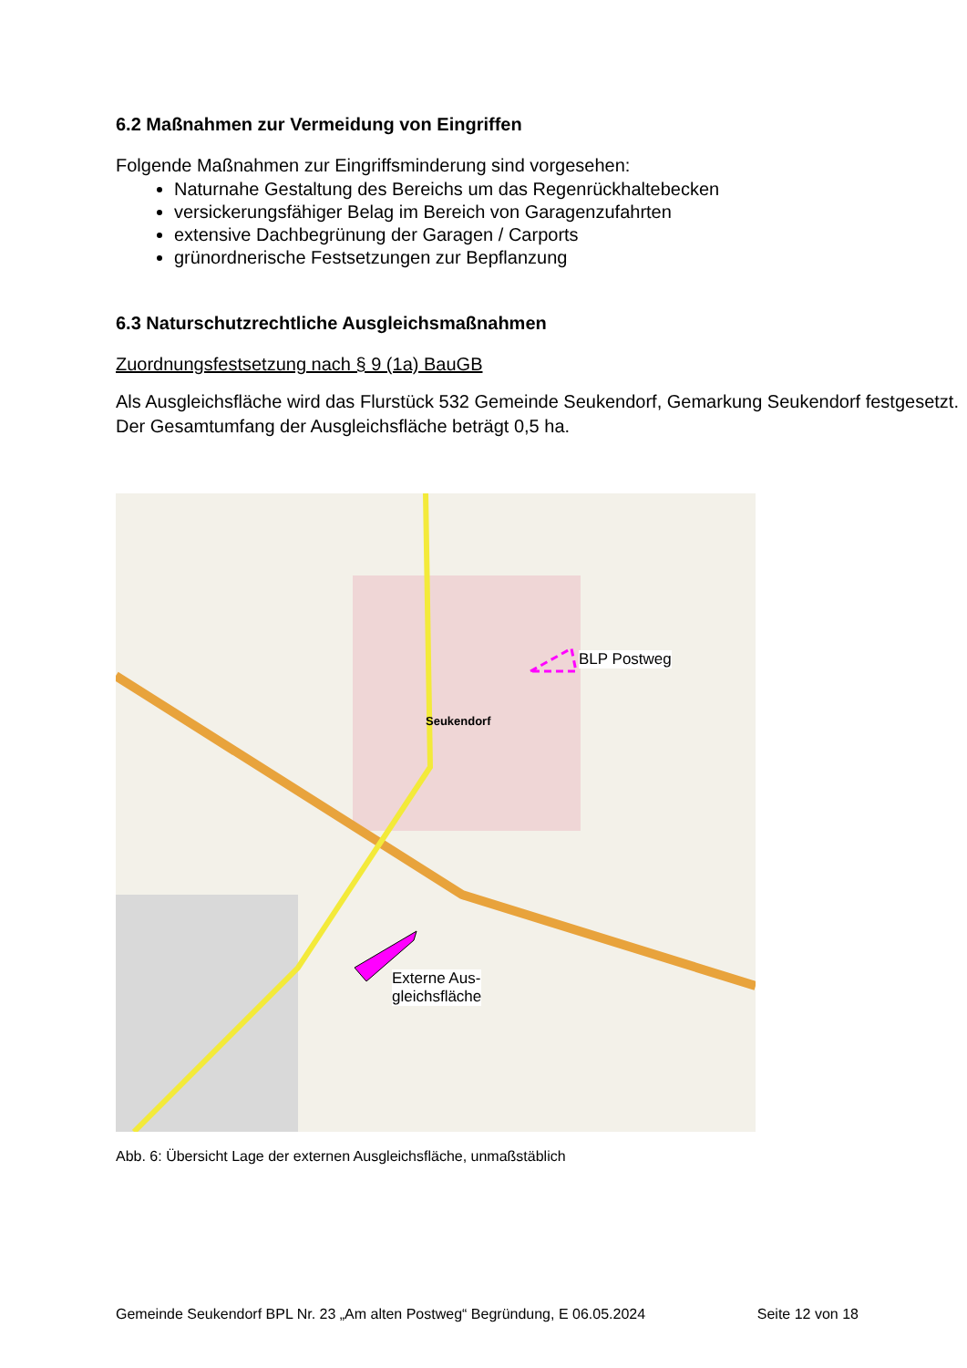6.2 Maßnahmen zur Vermeidung von Eingriffen
Folgende Maßnahmen zur Eingriffsminderung sind vorgesehen:
Naturnahe Gestaltung des Bereichs um das Regenrückhaltebecken
versickerungsfähiger Belag im Bereich von Garagenzufahrten
extensive Dachbegrünung der Garagen / Carports
grünordnerische Festsetzungen zur Bepflanzung
6.3 Naturschutzrechtliche Ausgleichsmaßnahmen
Zuordnungsfestsetzung nach § 9 (1a) BauGB
Als Ausgleichsfläche wird das Flurstück 532 Gemeinde Seukendorf, Gemarkung Seukendorf festgesetzt. Der Gesamtumfang der Ausgleichsfläche beträgt 0,5 ha.
Seukendorf
BLP Postweg
Externe Aus-
gleichsfläche
Abb. 6: Übersicht Lage der externen Ausgleichsfläche, unmaßstäblich
Gemeinde Seukendorf BPL Nr. 23 „Am alten Postweg“ Begründung, E 06.05.2024 Seite 12 von 18